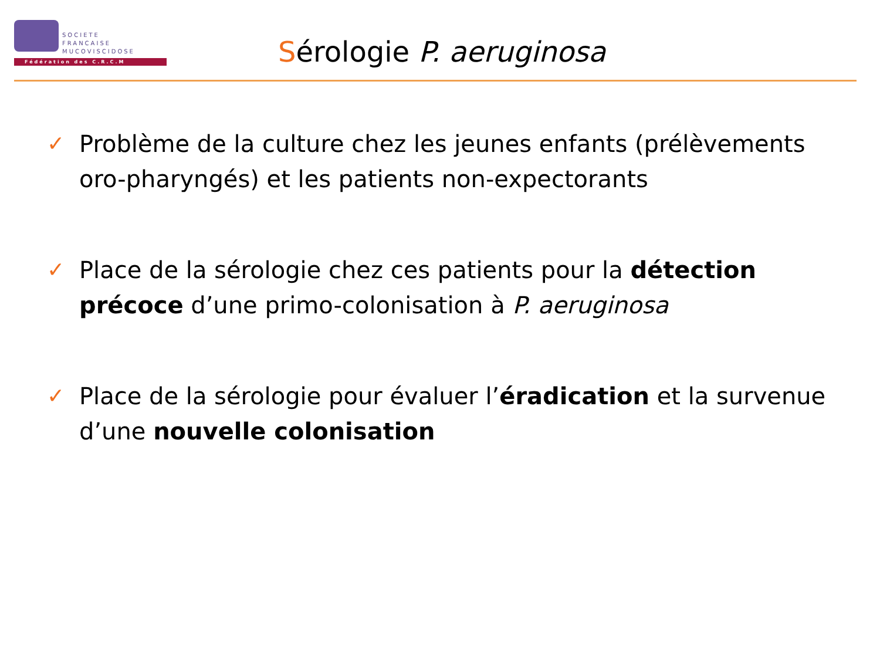SOCIETE
FRANCAISE
MUCOVISCIDOSE
Fédération des C.R.C.M
Sérologie P. aeruginosa
✓ Problème de la culture chez les jeunes enfants (prélèvements oro-pharyngés) et les patients non-expectorants
✓ Place de la sérologie chez ces patients pour la détection précoce d’une primo-colonisation à P. aeruginosa
✓ Place de la sérologie pour évaluer l’éradication et la survenue d’une nouvelle colonisation